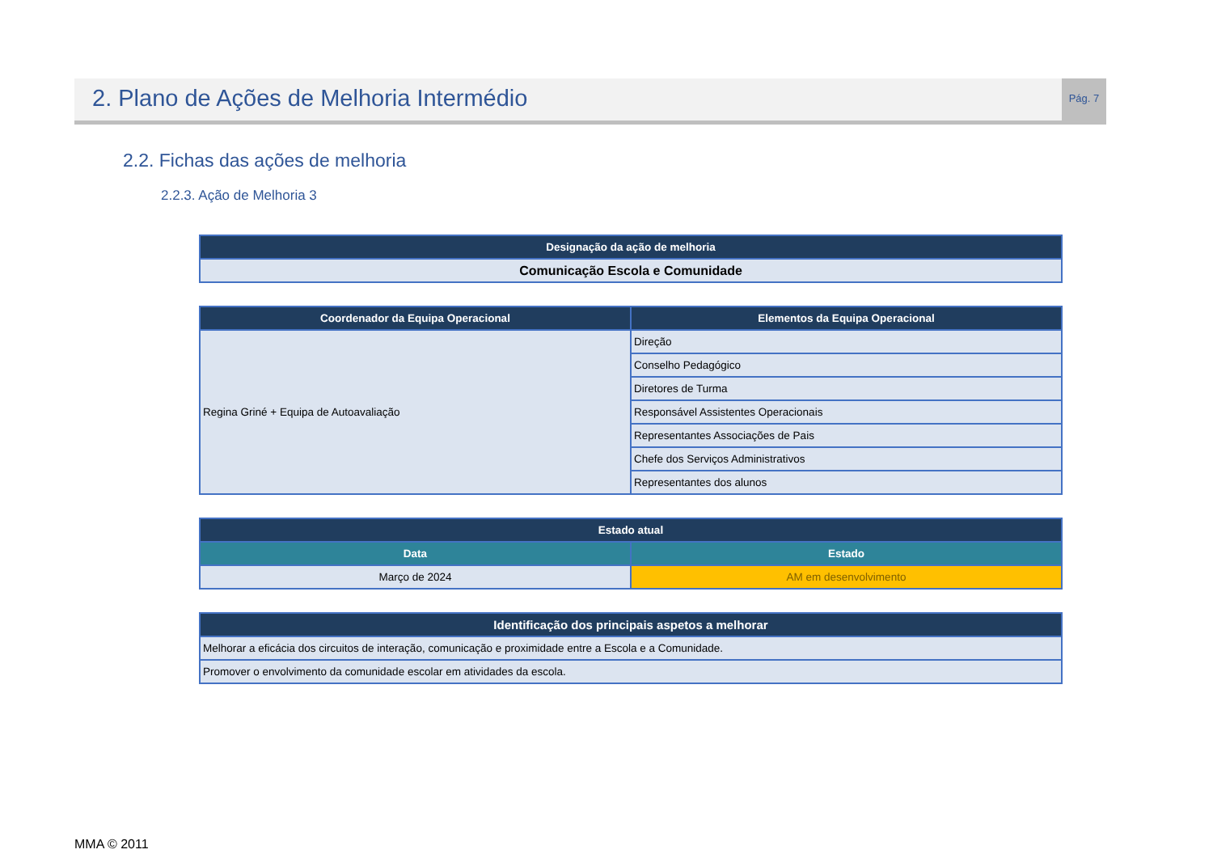2. Plano de Ações de Melhoria Intermédio
Pág. 7
2.2. Fichas das ações de melhoria
2.2.3. Ação de Melhoria 3
| Designação da ação de melhoria |
| --- |
| Comunicação Escola e Comunidade |
| Coordenador da Equipa Operacional | Elementos da Equipa Operacional |
| --- | --- |
| Regina Griné + Equipa de Autoavaliação | Direção |
| | Conselho Pedagógico |
| | Diretores de Turma |
| | Responsável Assistentes Operacionais |
| | Representantes Associações de Pais |
| | Chefe dos Serviços Administrativos |
| | Representantes dos alunos |
| Estado atual | |
| --- | --- |
| Data | Estado |
| Março de 2024 | AM em desenvolvimento |
| Identificação dos principais aspetos a melhorar |
| --- |
| Melhorar a eficácia dos circuitos de interação, comunicação e proximidade entre a Escola e a Comunidade. |
| Promover o envolvimento da comunidade escolar em atividades da escola. |
MMA © 2011